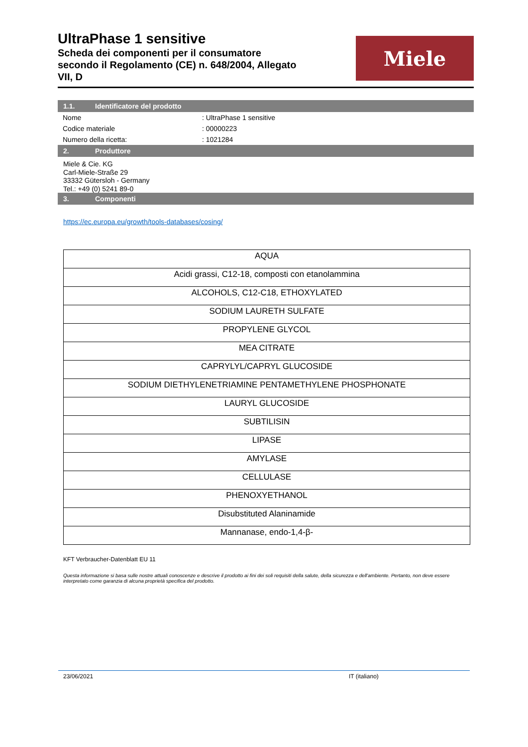UltraPhase 1 sensitive
Scheda dei componenti per il consumatore
secondo il Regolamento (CE) n. 648/2004, Allegato
VII, D
Miele
1.1. Identificatore del prodotto
| Nome | : UltraPhase 1 sensitive |
| Codice materiale | : 00000223 |
| Numero della ricetta: | : 1021284 |
2. Produttore
Miele & Cie. KG
Carl-Miele-Straße 29
33332 Gütersloh - Germany
Tel.: +49 (0) 5241 89-0
3. Componenti
https://ec.europa.eu/growth/tools-databases/cosing/
| AQUA |
| Acidi grassi, C12-18, composti con etanolammina |
| ALCOHOLS, C12-C18, ETHOXYLATED |
| SODIUM LAURETH SULFATE |
| PROPYLENE GLYCOL |
| MEA CITRATE |
| CAPRYLYL/CAPRYL GLUCOSIDE |
| SODIUM DIETHYLENETRIAMINE PENTAMETHYLENE PHOSPHONATE |
| LAURYL GLUCOSIDE |
| SUBTILISIN |
| LIPASE |
| AMYLASE |
| CELLULASE |
| PHENOXYETHANOL |
| Disubstituted Alaninamide |
| Mannanase, endo-1,4-β- |
KFT Verbraucher-Datenblatt EU 11
Questa informazione si basa sulle nostre attuali conoscenze e descrive il prodotto ai fini dei soli requisiti della salute, della sicurezza e dell'ambiente. Pertanto, non deve essere interpretato come garanzia di alcuna proprietà specifica del prodotto.
23/06/2021 IT (italiano)